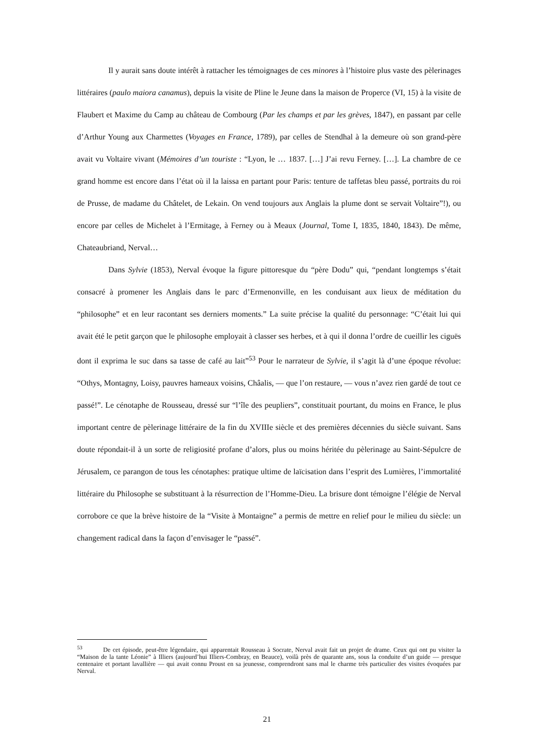Il y aurait sans doute intérêt à rattacher les témoignages de ces minores à l’histoire plus vaste des pèlerinages littéraires (paulo maiora canamus), depuis la visite de Pline le Jeune dans la maison de Properce (VI, 15) à la visite de Flaubert et Maxime du Camp au château de Combourg (Par les champs et par les grèves, 1847), en passant par celle d’Arthur Young aux Charmettes (Voyages en France, 1789), par celles de Stendhal à la demeure où son grand-père avait vu Voltaire vivant (Mémoires d’un touriste : “Lyon, le … 1837. […] J’ai revu Ferney. […]. La chambre de ce grand homme est encore dans l’état où il la laissa en partant pour Paris: tenture de taffetas bleu passé, portraits du roi de Prusse, de madame du Châtelet, de Lekain. On vend toujours aux Anglais la plume dont se servait Voltaire”!), ou encore par celles de Michelet à l’Ermitage, à Ferney ou à Meaux (Journal, Tome I, 1835, 1840, 1843). De même, Chateaubriand, Nerval…
Dans Sylvie (1853), Nerval évoque la figure pittoresque du “père Dodu” qui, “pendant longtemps s’était consacré à promener les Anglais dans le parc d’Ermenonville, en les conduisant aux lieux de méditation du “philosophe” et en leur racontant ses derniers moments.” La suite précise la qualité du personnage: “C’était lui qui avait été le petit garçon que le philosophe employait à classer ses herbes, et à qui il donna l’ordre de cueillir les ciguës dont il exprima le suc dans sa tasse de café au lait”<sup>53</sup> Pour le narrateur de Sylvie, il s’agit là d’une époque révolue: “Othys, Montagny, Loisy, pauvres hameaux voisins, Châalis, — que l’on restaure, — vous n’avez rien gardé de tout ce passé!”. Le cénotaphe de Rousseau, dressé sur “l’île des peupliers”, constituait pourtant, du moins en France, le plus important centre de pèlerinage littéraire de la fin du XVIIIe siècle et des premières décennies du siècle suivant. Sans doute répondait-il à un sorte de religiosité profane d’alors, plus ou moins héritée du pèlerinage au Saint-Sépulcre de Jérusalem, ce parangon de tous les cénotaphes: pratique ultime de laïcisation dans l’esprit des Lumières, l’immortalité littéraire du Philosophe se substituant à la résurrection de l’Homme-Dieu. La brisure dont témoigne l’élégie de Nerval corrobore ce que la brève histoire de la “Visite à Montaigne” a permis de mettre en relief pour le milieu du siècle: un changement radical dans la façon d’envisager le “passé”.
<sup>53</sup> De cet épisode, peut-être légendaire, qui apparentait Rousseau à Socrate, Nerval avait fait un projet de drame. Ceux qui ont pu visiter la “Maison de la tante Léonie” à Illiers (aujourd’hui Illiers-Combray, en Beauce), voilà près de quarante ans, sous la conduite d’un guide — presque centenaire et portant lavallière — qui avait connu Proust en sa jeunesse, comprendront sans mal le charme très particulier des visites évoquées par Nerval.
21